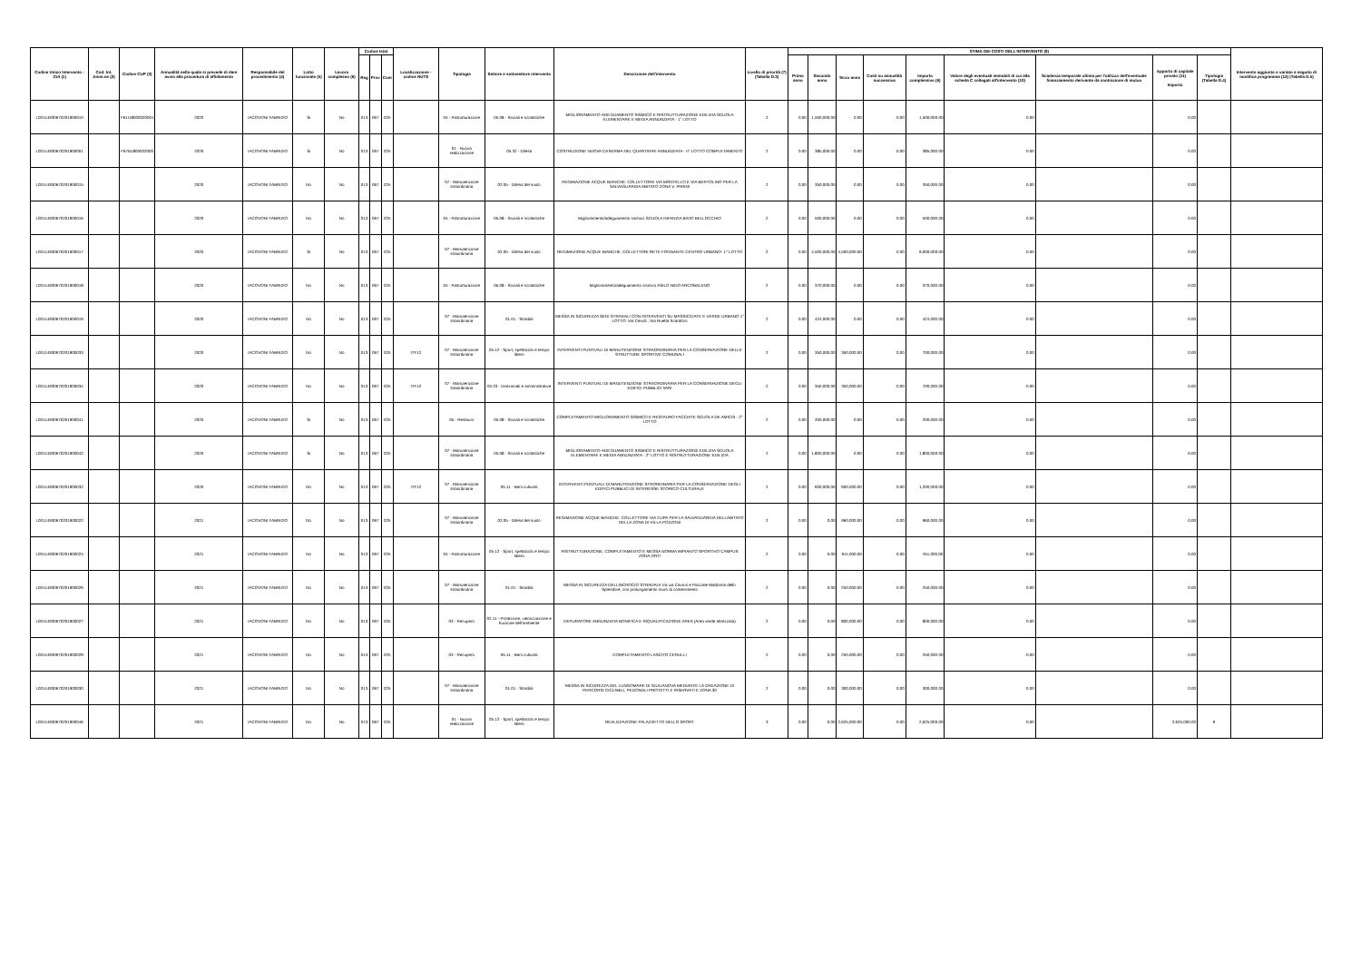| Codice Unico Intervento - CUI (1) | Cod. Int. Amm.ne (2) | Codice CUP (3) | Annualità nella quale si prevede di dare avvio alla procedura di affidamento | Responsabile del procedimento (4) | Lotto funzionale (5) | Lavoro complesso (6) | Codice Istat | | | Localizzazione - codice NUTS | Tipologia | Settore e sottosettore intervento | Descrizione dell'intervento | Livello di priorità (7) (Tabella D.3) | STIMA DEI COSTI DELL'INTERVENTO (8) | | | | | | | | | Intervento aggiunto o variato a seguito di modifica programma (12) (Tabella D.5) |
| --- | --- | --- | --- | --- | --- | --- | --- | --- | --- | --- | --- | --- | --- | --- | --- | --- | --- | --- | --- | --- | --- | --- | --- | --- |
| | | | | | | | Reg | Prov | Com | | | | | | Primo anno | Secondo anno | Terzo anno | Costi su annualità successiva | Importo complessivo (9) | Valore degli eventuali immobili di cui alla scheda C collegati all'intervento (10) | Scadenza temporale ultima per l'utilizzo dell'eventuale finanziamento derivante da contrazione di mutuo | Apporto di capitale privato (11) Importo | Tipologia (Tabella D.4) | |
| L00114930670201900010 | | F61I18000020001 | 2020 | IACOVONI FABRIZIO | Si | No | 013 | 067 | 025 | | 04 - Ristrutturazione | 05.08 - Sociali e scolastiche | MIGLIORAMENTO-ADEGUAMENTO SISMICO E RISTRUTTURAZIONE EDILIZIA SCUOLA ELEMENTARE E MEDIA ANNUNZIATA - 1° LOTTO | 2 | 0.00 | 1,500,000.00 | 0.00 | 0.00 | 1,500,000.00 | 0.00 | | 0.00 | | |
| L00114930670201900001 | | F67B1800002000 | 2020 | IACOVONI FABRIZIO | Si | No | 013 | 067 | 025 | | 01 - Nuova realizzazione | 05.32 - Difesa | COSTRUZIONE NUOVA CASERMA NEL QUARTIERE ANNUNZIATA - II° LOTTO COMPLETAMENTO | 2 | 0.00 | 385,000.00 | 0.00 | 0.00 | 385,000.00 | 0.00 | | 0.00 | | |
| L00114930670201900015 | | | 2020 | IACOVONI FABRIZIO | No | No | 013 | 067 | 025 | | 07 - Manutenzione straordinaria | 02.05 - Difesa del suolo | REGIMAZIONE ACQUE BIANCHE: COLLETTORE VIA MONTELLO E VIA BERTOLINO PER LA SALVAGUARDIA ABITATO ZONA V. PARINI | 2 | 0.00 | 350,000.00 | 0.00 | 0.00 | 350,000.00 | 0.00 | | 0.00 | | |
| L00114930670201900016 | | | 2020 | IACOVONI FABRIZIO | No | No | 013 | 067 | 025 | | 04 - Ristrutturazione | 05.08 - Sociali e scolastiche | Miglioramento/adeguamento sismico SCUOLA INFANZIA BIVIO BELLOCCHIO | 2 | 0.00 | 500,000.00 | 0.00 | 0.00 | 500,000.00 | 0.00 | | 0.00 | | |
| L00114930670201900017 | | | 2020 | IACOVONI FABRIZIO | Si | No | 013 | 067 | 025 | | 07 - Manutenzione straordinaria | 02.05 - Difesa del suolo | REGIMAZIONE ACQUE BIANCHE: COLLETTORI RETE FOGNANTE CENTRO URBANO- 1° LOTTO | 2 | 0.00 | 4,500,000.00 | 4,500,000.00 | 0.00 | 9,000,000.00 | 0.00 | | 0.00 | | |
| L00114930670201900018 | | | 2020 | IACOVONI FABRIZIO | No | No | 013 | 067 | 025 | | 04 - Ristrutturazione | 05.08 - Sociali e scolastiche | Miglioramento/adeguamento sismico ASILO NIDO ARCOBALENO | 2 | 0.00 | 370,000.00 | 0.00 | 0.00 | 370,000.00 | 0.00 | | 0.00 | | |
| L00114930670201900019 | | | 2020 | IACOVONI FABRIZIO | No | No | 013 | 067 | 025 | | 07 - Manutenzione straordinaria | 01.01 - Stradali | MESSA IN SICUREZZA SEDI STRADALI CON INTERVENTI SU MASSICCIATE E VERDE URBANO 1° LOTTO: Via Cerulli , Via Ruetta Scarafoni | 2 | 0.00 | 424,000.00 | 0.00 | 0.00 | 424,000.00 | 0.00 | | 0.00 | | |
| L00114930670201900033 | | | 2020 | IACOVONI FABRIZIO | No | No | 013 | 067 | 025 | ITF12 | 07 - Manutenzione straordinaria | 05.12 - Sport, spettacolo e tempo libero | INTERVENTI PUNTUALI DI MANUTENZIONE STRAORDINARIA PER LA CONSERVAZIONE DELLE STRUTTURE SPORTIVE COMUNALI | 2 | 0.00 | 350,000.00 | 350,000.00 | 0.00 | 700,000.00 | 0.00 | | 0.00 | | |
| L00114930670201900034 | | | 2020 | IACOVONI FABRIZIO | No | No | 013 | 067 | 025 | ITF12 | 07 - Manutenzione straordinaria | 05.33 - Direzionali e amministrative | INTERVENTI PUNTUALI DI MANUTENZIONE STRAORDINARIA PER LA CONSERVAZIONE DEGLI EDIFICI PUBBLICI VARI | 2 | 0.00 | 350,000.00 | 350,000.00 | 0.00 | 700,000.00 | 0.00 | | 0.00 | | |
| L00114930670201900041 | | | 2020 | IACOVONI FABRIZIO | Si | No | 013 | 067 | 025 | | 05 - Restauro | 05.08 - Sociali e scolastiche | COMPLETAMENTO MIGLIORAMENTO SISMICO E RESTAURO FACCIATE SCUOLA DE AMICIS - 2° LOTTO | 2 | 0.00 | 200,000.00 | 0.00 | 0.00 | 200,000.00 | 0.00 | | 0.00 | | |
| L00114930670201900042 | | | 2020 | IACOVONI FABRIZIO | Si | No | 013 | 067 | 025 | | 07 - Manutenzione straordinaria | 05.08 - Sociali e scolastiche | MIGLIORAMENTO-ADEGUAMENTO SISMICO E RISTRUTTURAZIONE EDILIZIA SCUOLA ELEMENTARE E MEDIA ANNUNZIATA - 2° LOTTO E RISTRUTTURAZIONE EDILIZIA | 2 | 0.00 | 1,800,000.00 | 0.00 | 0.00 | 1,800,000.00 | 0.00 | | 0.00 | | |
| L00114930670201900032 | | | 2020 | IACOVONI FABRIZIO | No | No | 013 | 067 | 025 | ITF12 | 07 - Manutenzione straordinaria | 05.11 - Beni culturali | INTERVENTI PUNTUALI DI MANUTENZIONE STRORDINARIA PER LA CONSERVAZIONE DEGLI EDIFICI PUBBLICI DI INTERESSE STORICO-CULTURALE | 2 | 0.00 | 600,000.00 | 600,000.00 | 0.00 | 1,200,000.00 | 0.00 | | 0.00 | | |
| L00114930670201900022 | | | 2021 | IACOVONI FABRIZIO | No | No | 013 | 067 | 025 | | 07 - Manutenzione straordinaria | 02.05 - Difesa del suolo | REGIMAZIONE ACQUE BIANCHE: COLLETTORE VIA CUPA PER LA SALVAGUARDIA DELLABITATO DELLA ZONA DI VILLA POZZONI | 2 | 0.00 | 0.00 | 960,000.00 | 0.00 | 960,000.00 | 0.00 | | 0.00 | | |
| L00114930670201900024 | | | 2021 | IACOVONI FABRIZIO | No | No | 013 | 067 | 025 | | 04 - Ristrutturazione | 05.12 - Sport, spettacolo e tempo libero | RISTRUTTURAZIONE, COMPLETAMENTO E MESSA NORMA IMPIANTO SPORTIVO CAMPUS ZONA ORTI | 2 | 0.00 | 0.00 | 911,000.00 | 0.00 | 911,000.00 | 0.00 | | 0.00 | | |
| L00114930670201900026 | | | 2021 | IACOVONI FABRIZIO | No | No | 013 | 067 | 025 | | 07 - Manutenzione straordinaria | 01.01 - Stradali | MESSA IN SICUREZZA DELLINCROCIO STRADALE tra via Cavoni e Piazzale Madonna dello Splendore, con prolungamento muro di contenimento | 2 | 0.00 | 0.00 | 250,000.00 | 0.00 | 250,000.00 | 0.00 | | 0.00 | | |
| L00114930670201900027 | | | 2021 | IACOVONI FABRIZIO | No | No | 013 | 067 | 025 | | 03 - Recupero | 02.11 - Protezione, valorizzazione e fruizione dell'ambiente | DEPURATORE ANNUNZIATA BONIFICA E RIQUALIFICAZIONE AREA (Area verde attrezzata) | 2 | 0.00 | 0.00 | 800,000.00 | 0.00 | 800,000.00 | 0.00 | | 0.00 | | |
| L00114930670201900029 | | | 2021 | IACOVONI FABRIZIO | No | No | 013 | 067 | 025 | | 03 - Recupero | 05.11 - Beni culturali | COMPLETAMENTO LASCITO CERULLI | 2 | 0.00 | 0.00 | 250,000.00 | 0.00 | 250,000.00 | 0.00 | | 0.00 | | |
| L00114930670201900030 | | | 2021 | IACOVONI FABRIZIO | No | No | 013 | 067 | 025 | | 07 - Manutenzione straordinaria | 01.01 - Stradali | MESSA IN SICUREZZA DEL LUNGOMARE DI GIULIANOVA MEDIANTE LA CREAZIONE DI PERCORSI CICLABILI, PEDONALI PROTETTI E RISERVATI E ZONA 30 | 2 | 0.00 | 0.00 | 300,000.00 | 0.00 | 300,000.00 | 0.00 | | 0.00 | | |
| L00114930670201900046 | | | 2021 | IACOVONI FABRIZIO | No | No | 013 | 067 | 025 | | 01 - Nuova realizzazione | 05.12 - Sport, spettacolo e tempo libero | REALIZZAZIONE PALAZZETTO DELLO SPORT | 3 | 0.00 | 0.00 | 2,625,000.00 | 0.00 | 2,625,000.00 | 0.00 | | 2,625,000.00 | 9 | |